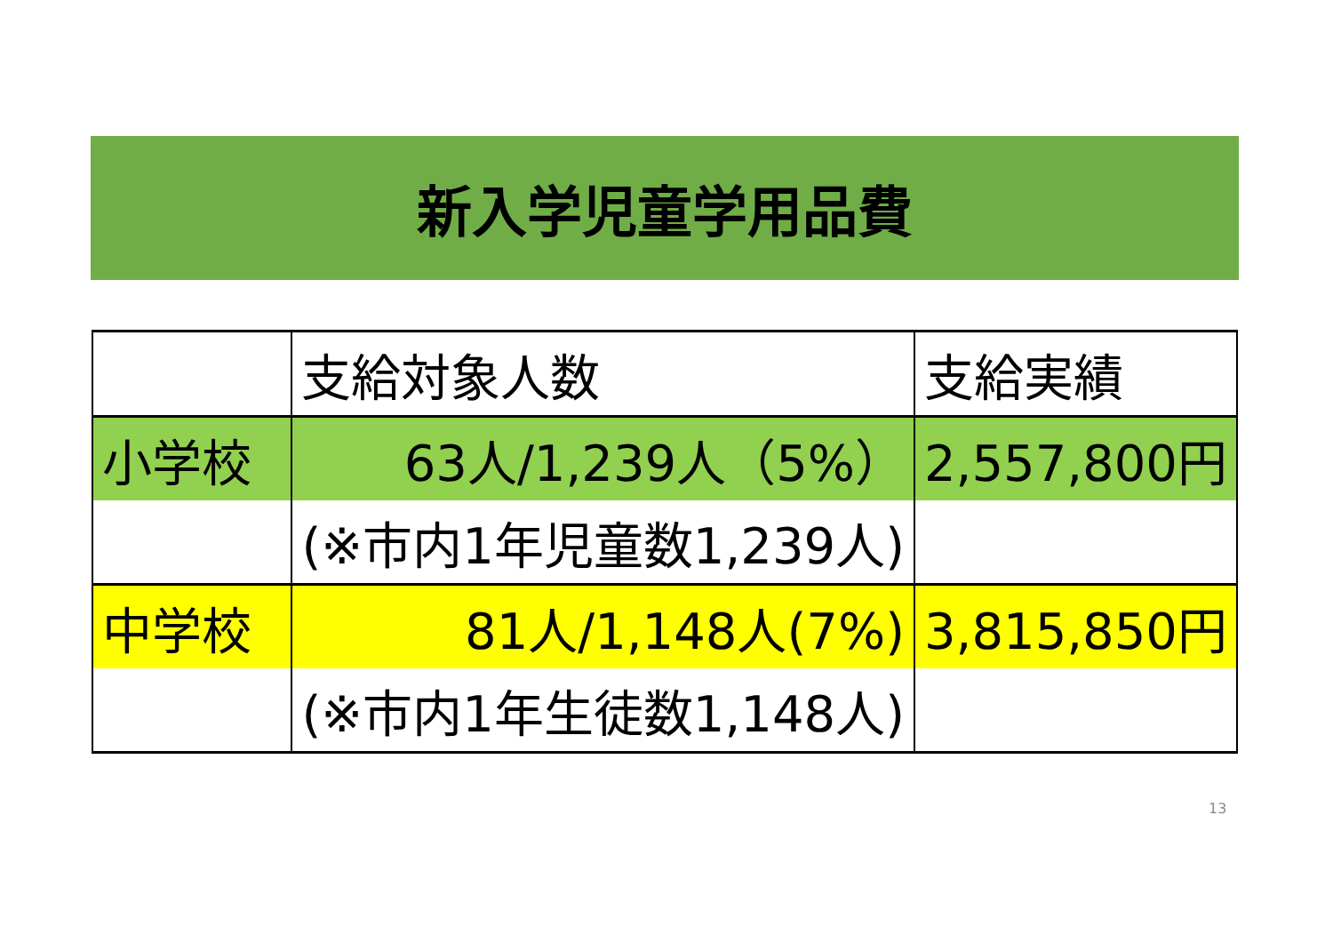新入学児童学用品費
| | 支給対象人数 | 支給実績 |
| --- | --- | --- |
| 小学校 | 63人/1,239人（5%） | 2,557,800円 |
| | (※市内1年児童数1,239人) | |
| 中学校 | 81人/1,148人(7%) | 3,815,850円 |
| | (※市内1年生徒数1,148人) | |
13